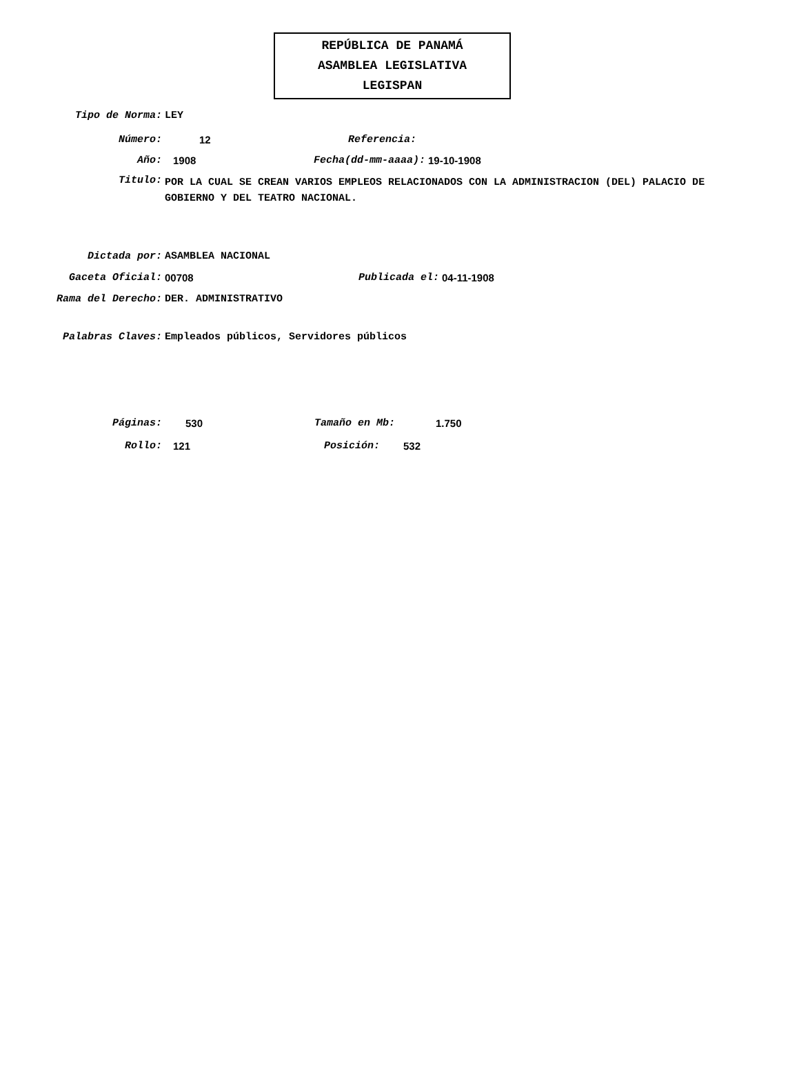REPÚBLICA DE PANAMÁ
ASAMBLEA LEGISLATIVA
LEGISPAN
Tipo de Norma: LEY
Número: 12 Referencia:
Año: 1908 Fecha(dd-mm-aaaa): 19-10-1908
Titulo:
POR LA CUAL SE CREAN VARIOS EMPLEOS RELACIONADOS CON LA ADMINISTRACION (DEL) PALACIO DE GOBIERNO Y DEL TEATRO NACIONAL.
Dictada por: ASAMBLEA NACIONAL
Gaceta Oficial: 00708 Publicada el: 04-11-1908
Rama del Derecho: DER. ADMINISTRATIVO
Palabras Claves: Empleados públicos, Servidores públicos
Páginas: 530 Tamaño en Mb: 1.750
Rollo: 121 Posición: 532